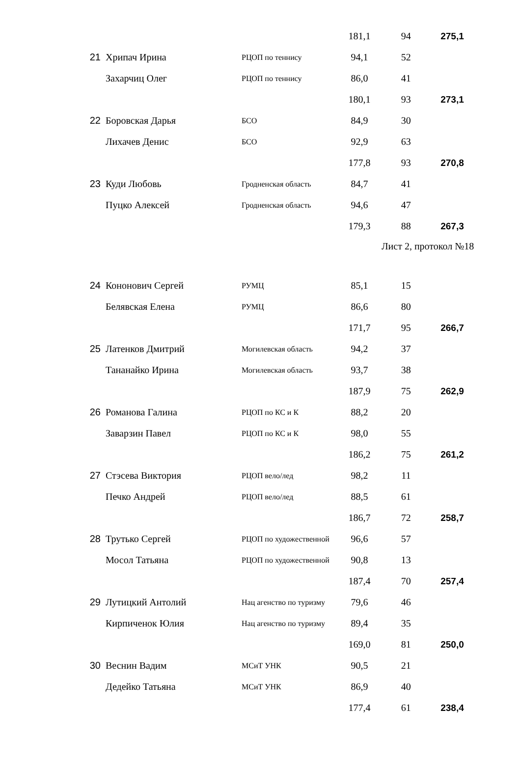| | | | 181,1 | 94 | 275,1 |
| 21 | Хрипач Ирина | РЦОП по теннису | 94,1 | 52 | |
| | Захарчиц Олег | РЦОП по теннису | 86,0 | 41 | |
| | | | 180,1 | 93 | 273,1 |
| 22 | Боровская Дарья | БСО | 84,9 | 30 | |
| | Лихачев Денис | БСО | 92,9 | 63 | |
| | | | 177,8 | 93 | 270,8 |
| 23 | Куди Любовь | Гродненская область | 84,7 | 41 | |
| | Пуцко Алексей | Гродненская область | 94,6 | 47 | |
| | | | 179,3 | 88 | 267,3 |
| | | | | Лист 2, протокол №18 | |
| 24 | Кононович Сергей | РУМЦ | 85,1 | 15 | |
| | Белявская Елена | РУМЦ | 86,6 | 80 | |
| | | | 171,7 | 95 | 266,7 |
| 25 | Латенков Дмитрий | Могилевская область | 94,2 | 37 | |
| | Тананайко Ирина | Могилевская область | 93,7 | 38 | |
| | | | 187,9 | 75 | 262,9 |
| 26 | Романова Галина | РЦОП по КС и К | 88,2 | 20 | |
| | Заварзин Павел | РЦОП по КС и К | 98,0 | 55 | |
| | | | 186,2 | 75 | 261,2 |
| 27 | Стэсева Виктория | РЦОП вело/лед | 98,2 | 11 | |
| | Печко Андрей | РЦОП вело/лед | 88,5 | 61 | |
| | | | 186,7 | 72 | 258,7 |
| 28 | Трутько Сергей | РЦОП по художественной | 96,6 | 57 | |
| | Мосол Татьяна | РЦОП по художественной | 90,8 | 13 | |
| | | | 187,4 | 70 | 257,4 |
| 29 | Лутицкий Антолий | Нац агенство по туризму | 79,6 | 46 | |
| | Кирпиченок Юлия | Нац агенство по туризму | 89,4 | 35 | |
| | | | 169,0 | 81 | 250,0 |
| 30 | Веснин Вадим | МСиТ УНК | 90,5 | 21 | |
| | Дедейко Татьяна | МСиТ УНК | 86,9 | 40 | |
| | | | 177,4 | 61 | 238,4 |